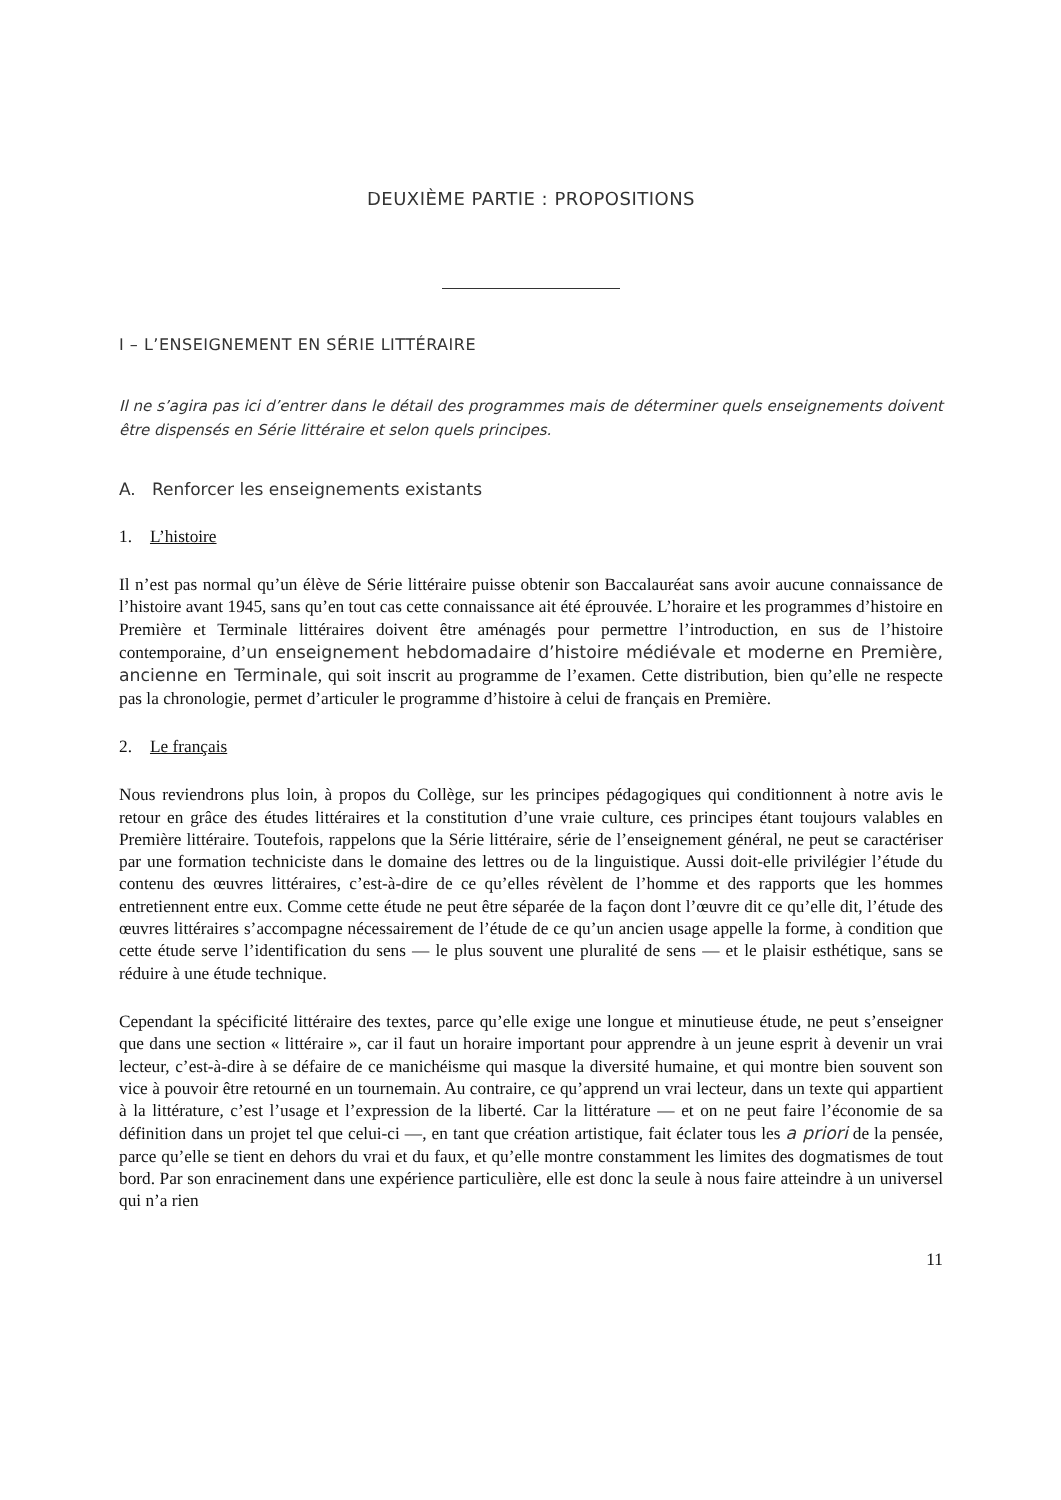DEUXIÈME PARTIE : PROPOSITIONS
I – L’ENSEIGNEMENT EN SÉRIE LITTÉRAIRE
Il ne s’agira pas ici d’entrer dans le détail des programmes mais de déterminer quels enseignements doivent être dispensés en Série littéraire et selon quels principes.
A. Renforcer les enseignements existants
1. L’histoire
Il n’est pas normal qu’un élève de Série littéraire puisse obtenir son Baccalauréat sans avoir aucune connaissance de l’histoire avant 1945, sans qu’en tout cas cette connaissance ait été éprouvée. L’horaire et les programmes d’histoire en Première et Terminale littéraires doivent être aménagés pour permettre l’introduction, en sus de l’histoire contemporaine, d’un enseignement hebdomadaire d’histoire médiévale et moderne en Première, ancienne en Terminale, qui soit inscrit au programme de l’examen. Cette distribution, bien qu’elle ne respecte pas la chronologie, permet d’articuler le programme d’histoire à celui de français en Première.
2. Le français
Nous reviendrons plus loin, à propos du Collège, sur les principes pédagogiques qui conditionnent à notre avis le retour en grâce des études littéraires et la constitution d’une vraie culture, ces principes étant toujours valables en Première littéraire. Toutefois, rappelons que la Série littéraire, série de l’enseignement général, ne peut se caractériser par une formation techniciste dans le domaine des lettres ou de la linguistique. Aussi doit-elle privilégier l’étude du contenu des œuvres littéraires, c’est-à-dire de ce qu’elles révèlent de l’homme et des rapports que les hommes entretiennent entre eux. Comme cette étude ne peut être séparée de la façon dont l’œuvre dit ce qu’elle dit, l’étude des œuvres littéraires s’accompagne nécessairement de l’étude de ce qu’un ancien usage appelle la forme, à condition que cette étude serve l’identification du sens — le plus souvent une pluralité de sens — et le plaisir esthétique, sans se réduire à une étude technique.
Cependant la spécificité littéraire des textes, parce qu’elle exige une longue et minutieuse étude, ne peut s’enseigner que dans une section « littéraire », car il faut un horaire important pour apprendre à un jeune esprit à devenir un vrai lecteur, c’est-à-dire à se défaire de ce manichéisme qui masque la diversité humaine, et qui montre bien souvent son vice à pouvoir être retourné en un tournemain. Au contraire, ce qu’apprend un vrai lecteur, dans un texte qui appartient à la littérature, c’est l’usage et l’expression de la liberté. Car la littérature — et on ne peut faire l’économie de sa définition dans un projet tel que celui-ci —, en tant que création artistique, fait éclater tous les a priori de la pensée, parce qu’elle se tient en dehors du vrai et du faux, et qu’elle montre constamment les limites des dogmatismes de tout bord. Par son enracinement dans une expérience particulière, elle est donc la seule à nous faire atteindre à un universel qui n’a rien
11